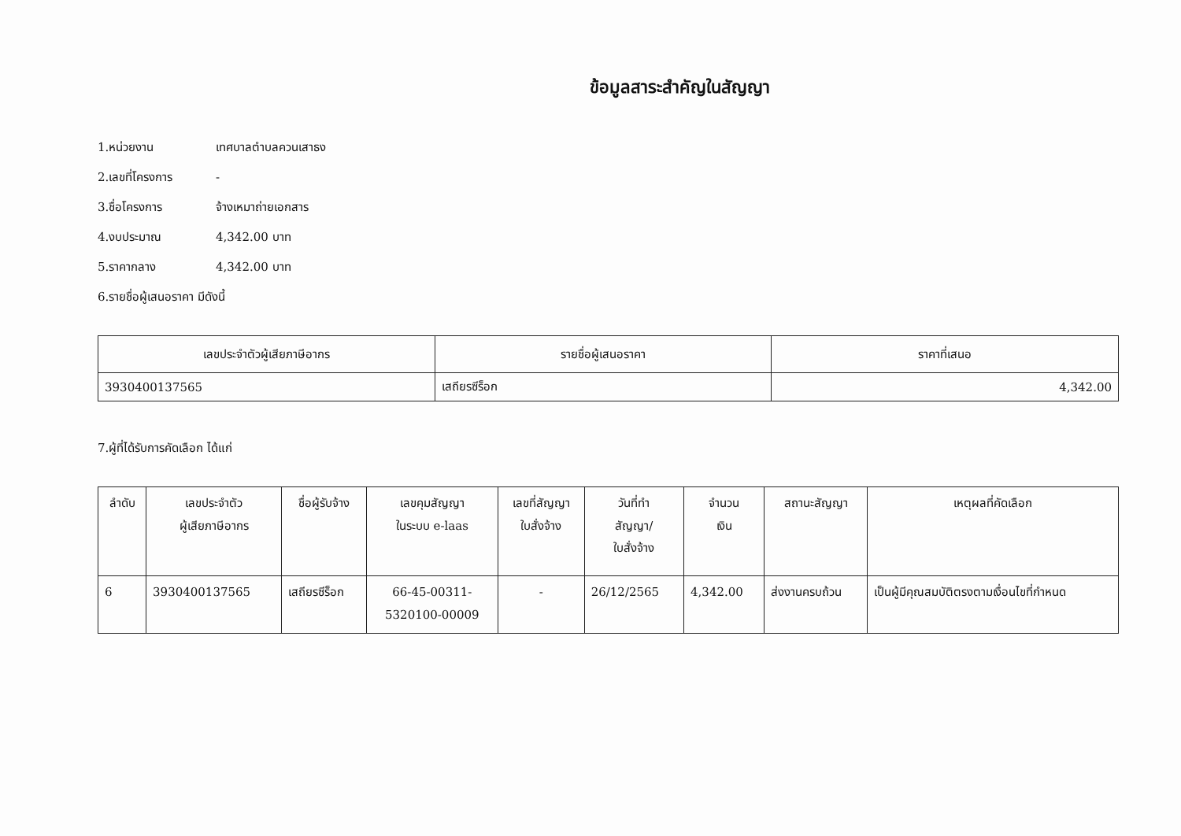ข้อมูลสาระสำคัญในสัญญา
1.หน่วยงาน เทศบาลตำบลควนเสาธง
2.เลขที่โครงการ -
3.ชื่อโครงการ จ้างเหมาถ่ายเอกสาร
4.งบประมาณ 4,342.00 บาท
5.ราคากลาง 4,342.00 บาท
6.รายชื่อผู้เสนอราคา มีดังนี้
| เลขประจำตัวผู้เสียภาษีอากร | รายชื่อผู้เสนอราคา | ราคาที่เสนอ |
| --- | --- | --- |
| 3930400137565 | เสถียรซีร็อก | 4,342.00 |
7.ผู้ที่ได้รับการคัดเลือก ได้แก่
| ลำดับ | เลขประจำตัว ผู้เสียภาษีอากร | ชื่อผู้รับจ้าง | เลขคุมสัญญา ในระบบ e-laas | เลขที่สัญญา ใบสั่งจ้าง | วันที่ทำ สัญญา/ ใบสั่งจ้าง | จำนวน เงิน | สถานะสัญญา | เหตุผลที่คัดเลือก |
| --- | --- | --- | --- | --- | --- | --- | --- | --- |
| 6 | 3930400137565 | เสถียรซีร็อก | 66-45-00311- 5320100-00009 | - | 26/12/2565 | 4,342.00 | ส่งงานครบถ้วน | เป็นผู้มีคุณสมบัติตรงตามเงื่อนไขที่กำหนด |